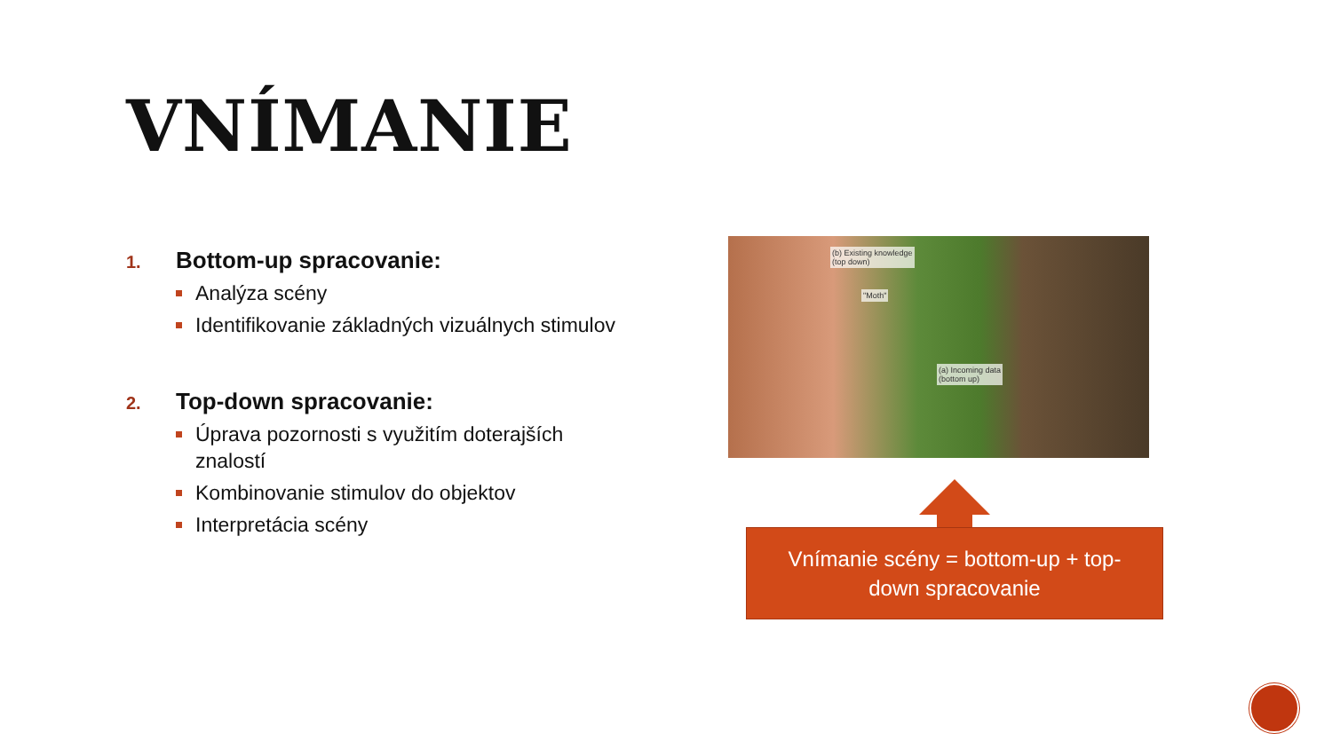VNÍMANIE
1.
Bottom-up spracovanie:
Analýza scény
Identifikovanie základných vizuálnych stimulov
2.
Top-down spracovanie:
Úprava pozornosti s využitím doterajších znalostí
Kombinovanie stimulov do objektov
Interpretácia scény
(b) Existing knowledge
(top down)
"Moth"
(a) Incoming data
(bottom up)
Vnímanie scény = bottom-up + top-
down spracovanie